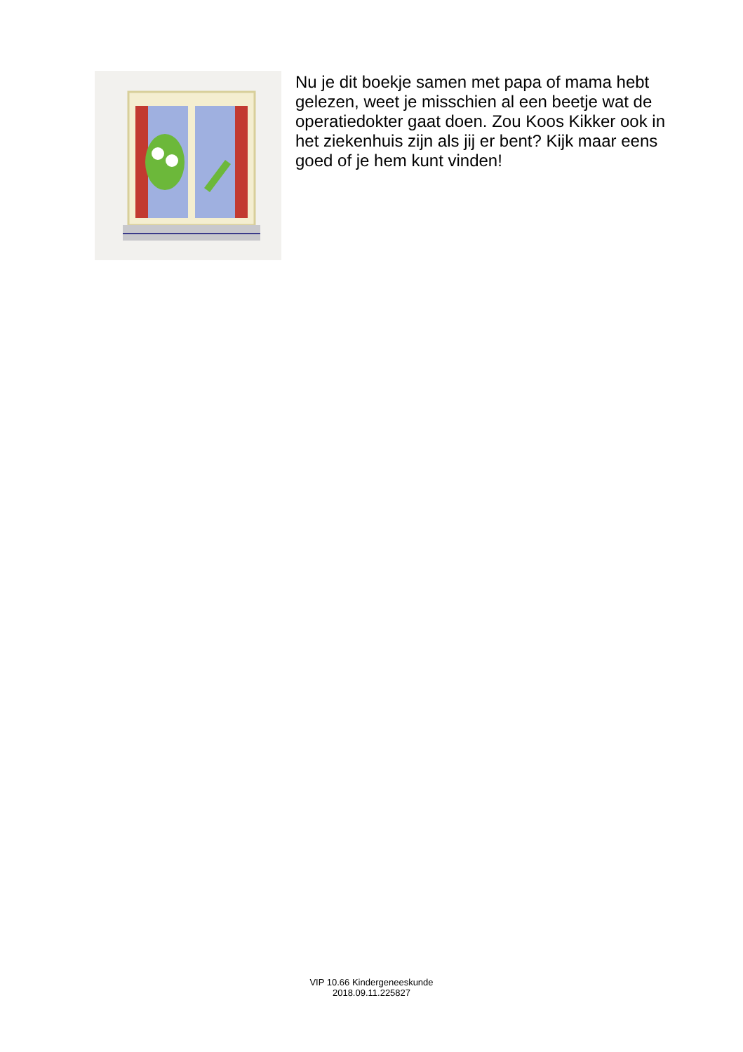Nu je dit boekje samen met papa of mama hebt gelezen, weet je misschien al een beetje wat de operatiedokter gaat doen. Zou Koos Kikker ook in het ziekenhuis zijn als jij er bent? Kijk maar eens goed of je hem kunt vinden!
VIP 10.66 Kindergeneeskunde
2018.09.11.225827